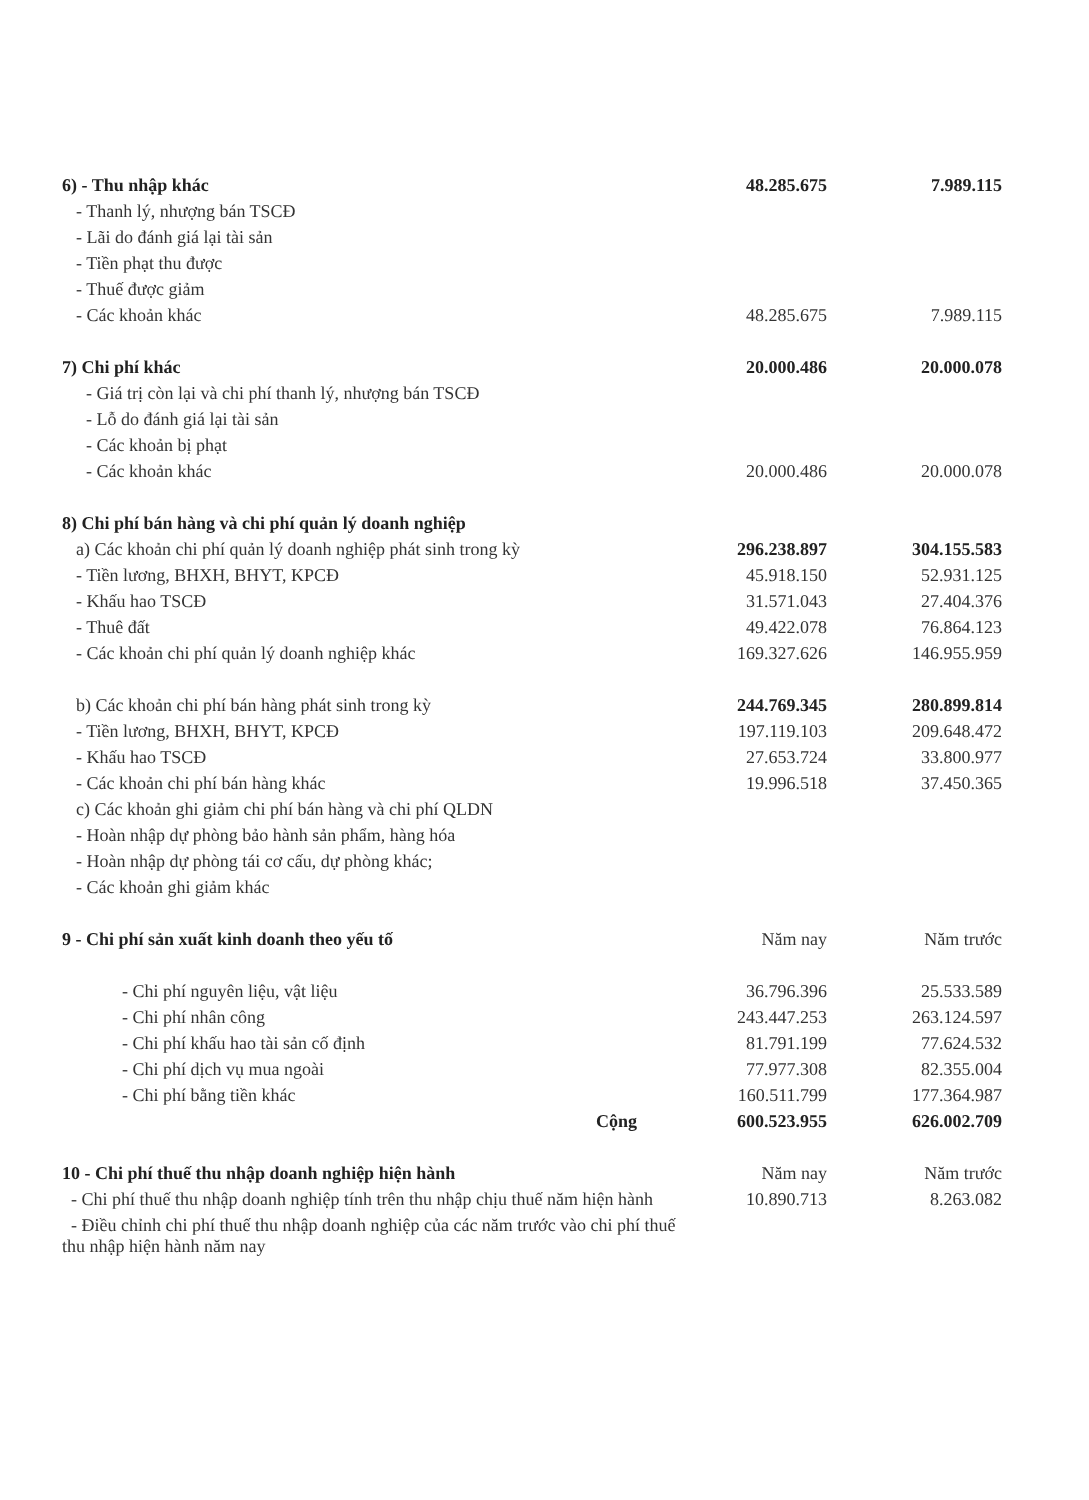| 6) - Thu nhập khác | 48.285.675 | 7.989.115 |
| - Thanh lý, nhượng bán TSCĐ | | |
| - Lãi do đánh giá lại tài sản | | |
| - Tiền phạt thu được | | |
| - Thuế được giảm | | |
| - Các khoản khác | 48.285.675 | 7.989.115 |
| 7) Chi phí khác | 20.000.486 | 20.000.078 |
| - Giá trị còn lại và chi phí thanh lý, nhượng bán TSCĐ | | |
| - Lỗ do đánh giá lại tài sản | | |
| - Các khoản bị phạt | | |
| - Các khoản khác | 20.000.486 | 20.000.078 |
| 8) Chi phí bán hàng và chi phí quản lý doanh nghiệp | | |
| a) Các khoản chi phí quản lý doanh nghiệp phát sinh trong kỳ | 296.238.897 | 304.155.583 |
| - Tiền lương, BHXH, BHYT, KPCĐ | 45.918.150 | 52.931.125 |
| - Khấu hao TSCĐ | 31.571.043 | 27.404.376 |
| - Thuê đất | 49.422.078 | 76.864.123 |
| - Các khoản chi phí quản lý doanh nghiệp khác | 169.327.626 | 146.955.959 |
| b) Các khoản chi phí bán hàng phát sinh trong kỳ | 244.769.345 | 280.899.814 |
| - Tiền lương, BHXH, BHYT, KPCĐ | 197.119.103 | 209.648.472 |
| - Khấu hao TSCĐ | 27.653.724 | 33.800.977 |
| - Các khoản chi phí bán hàng khác | 19.996.518 | 37.450.365 |
| c) Các khoản ghi giảm chi phí bán hàng và chi phí QLDN | | |
| - Hoàn nhập dự phòng bảo hành sản phẩm, hàng hóa | | |
| - Hoàn nhập dự phòng tái cơ cấu, dự phòng khác; | | |
| - Các khoản ghi giảm khác | | |
| 9 - Chi phí sản xuất kinh doanh theo yếu tố | Năm nay | Năm trước |
| - Chi phí nguyên liệu, vật liệu | 36.796.396 | 25.533.589 |
| - Chi phí nhân công | 243.447.253 | 263.124.597 |
| - Chi phí khấu hao tài sản cố định | 81.791.199 | 77.624.532 |
| - Chi phí dịch vụ mua ngoài | 77.977.308 | 82.355.004 |
| - Chi phí bằng tiền khác | 160.511.799 | 177.364.987 |
| Cộng | 600.523.955 | 626.002.709 |
| 10 - Chi phí thuế thu nhập doanh nghiệp hiện hành | Năm nay | Năm trước |
| - Chi phí thuế thu nhập doanh nghiệp tính trên thu nhập chịu thuế năm hiện hành | 10.890.713 | 8.263.082 |
| - Điều chỉnh chi phí thuế thu nhập doanh nghiệp của các năm trước vào chi phí thuế thu nhập hiện hành năm nay | | |